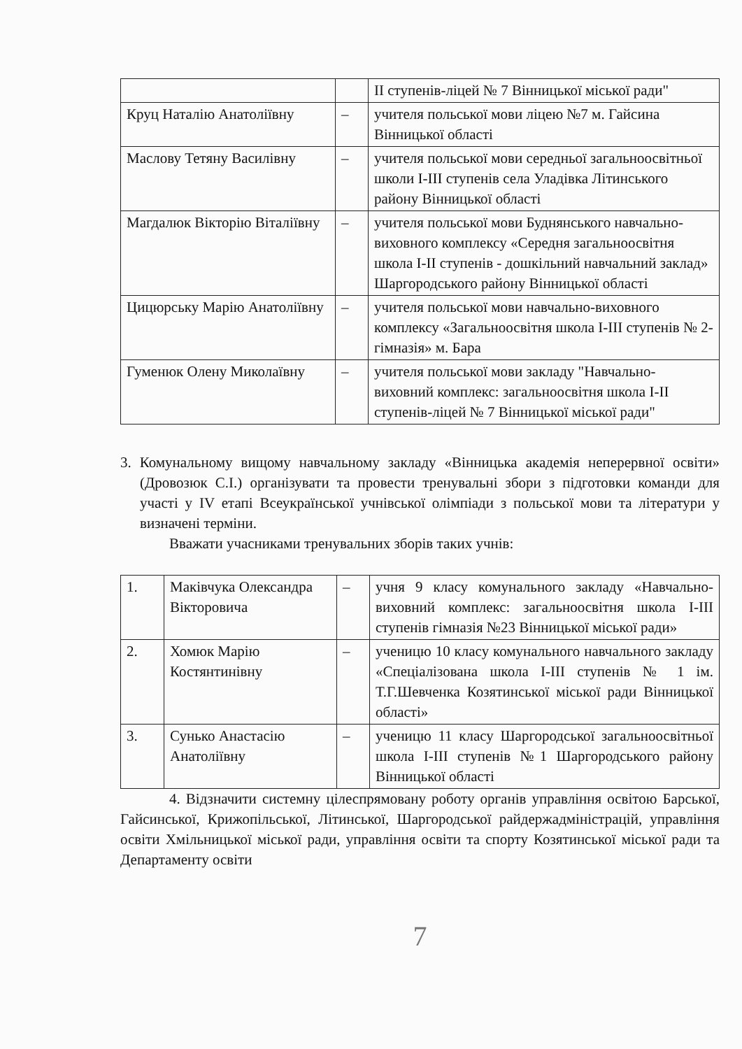| | | ІІ ступенів-ліцей № 7 Вінницької міської ради" |
| Круц Наталію Анатоліївну | – | учителя польської мови ліцею №7 м. Гайсина Вінницької області |
| Маслову Тетяну Василівну | – | учителя польської мови середньої загальноосвітньої школи І-ІІІ ступенів села Уладівка Літинського району Вінницької області |
| Магдалюк Вікторію Віталіївну | – | учителя польської мови Буднянського навчально-виховного комплексу «Середня загальноосвітня школа І-ІІ ступенів - дошкільний навчальний заклад» Шаргородського району Вінницької області |
| Цицюрську Марію Анатоліївну | – | учителя польської мови навчально-виховного комплексу «Загальноосвітня школа І-ІІІ ступенів № 2-гімназія» м. Бара |
| Гуменюк Олену Миколаївну | – | учителя польської мови закладу "Навчально-виховний комплекс: загальноосвітня школа І-ІІ ступенів-ліцей № 7 Вінницької міської ради" |
3. Комунальному вищому навчальному закладу «Вінницька академія неперервної освіти» (Дровозюк С.І.) організувати та провести тренувальні збори з підготовки команди для участі у IV етапі Всеукраїнської учнівської олімпіади з польської мови та літератури у визначені терміни.
Вважати учасниками тренувальних зборів таких учнів:
| 1. | Маківчука Олександра Вікторовича | – | учня 9 класу комунального закладу «Навчально-виховний комплекс: загальноосвітня школа І-ІІІ ступенів гімназія №23 Вінницької міської ради» |
| 2. | Хомюк Марію Костянтинівну | – | ученицю 10 класу комунального навчального закладу «Спеціалізована школа І-ІІІ ступенів № 1 ім. Т.Г.Шевченка Козятинської міської ради Вінницької області» |
| 3. | Сунько Анастасію Анатоліївну | – | ученицю 11 класу Шаргородської загальноосвітньої школа І-ІІІ ступенів №1 Шаргородського району Вінницької області |
4. Відзначити системну цілеспрямовану роботу органів управління освітою Барської, Гайсинської, Крижопільської, Літинської, Шаргородської райдержадміністрацій, управління освіти Хмільницької міської ради, управління освіти та спорту Козятинської міської ради та Департаменту освіти
7